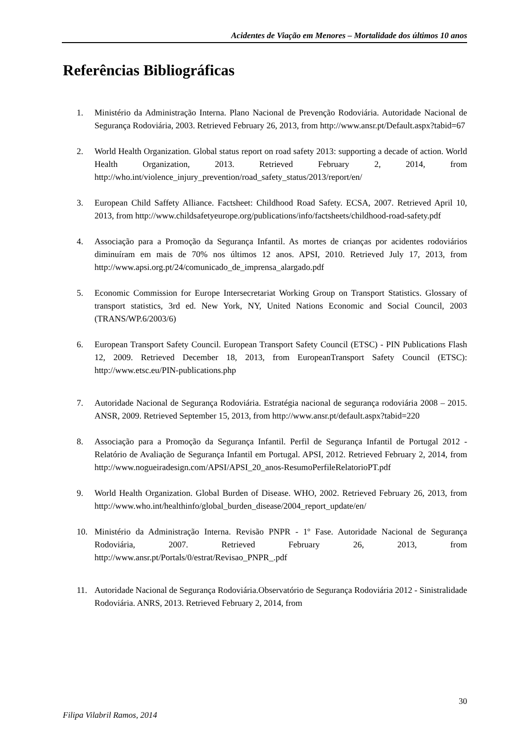Acidentes de Viação em Menores – Mortalidade dos últimos 10 anos
Referências Bibliográficas
1. Ministério da Administração Interna. Plano Nacional de Prevenção Rodoviária. Autoridade Nacional de Segurança Rodoviária, 2003. Retrieved February 26, 2013, from http://www.ansr.pt/Default.aspx?tabid=67
2. World Health Organization. Global status report on road safety 2013: supporting a decade of action. World Health Organization, 2013. Retrieved February 2, 2014, from http://who.int/violence_injury_prevention/road_safety_status/2013/report/en/
3. European Child Saffety Alliance. Factsheet: Childhood Road Safety. ECSA, 2007. Retrieved April 10, 2013, from http://www.childsafetyeurope.org/publications/info/factsheets/childhood-road-safety.pdf
4. Associação para a Promoção da Segurança Infantil. As mortes de crianças por acidentes rodoviários diminuíram em mais de 70% nos últimos 12 anos. APSI, 2010. Retrieved July 17, 2013, from http://www.apsi.org.pt/24/comunicado_de_imprensa_alargado.pdf
5. Economic Commission for Europe Intersecretariat Working Group on Transport Statistics. Glossary of transport statistics, 3rd ed. New York, NY, United Nations Economic and Social Council, 2003 (TRANS/WP.6/2003/6)
6. European Transport Safety Council. European Transport Safety Council (ETSC) - PIN Publications Flash 12, 2009. Retrieved December 18, 2013, from EuropeanTransport Safety Council (ETSC): http://www.etsc.eu/PIN-publications.php
7. Autoridade Nacional de Segurança Rodoviária. Estratégia nacional de segurança rodoviária 2008 – 2015. ANSR, 2009. Retrieved September 15, 2013, from http://www.ansr.pt/default.aspx?tabid=220
8. Associação para a Promoção da Segurança Infantil. Perfil de Segurança Infantil de Portugal 2012 - Relatório de Avaliação de Segurança Infantil em Portugal. APSI, 2012. Retrieved February 2, 2014, from http://www.nogueiradesign.com/APSI/APSI_20_anos-ResumoPerfileRelatorioPT.pdf
9. World Health Organization. Global Burden of Disease. WHO, 2002. Retrieved February 26, 2013, from http://www.who.int/healthinfo/global_burden_disease/2004_report_update/en/
10. Ministério da Administração Interna. Revisão PNPR - 1º Fase. Autoridade Nacional de Segurança Rodoviária, 2007. Retrieved February 26, 2013, from http://www.ansr.pt/Portals/0/estrat/Revisao_PNPR_.pdf
11. Autoridade Nacional de Segurança Rodoviária.Observatório de Segurança Rodoviária 2012 - Sinistralidade Rodoviária. ANRS, 2013. Retrieved February 2, 2014, from
30
Filipa Vilabril Ramos, 2014